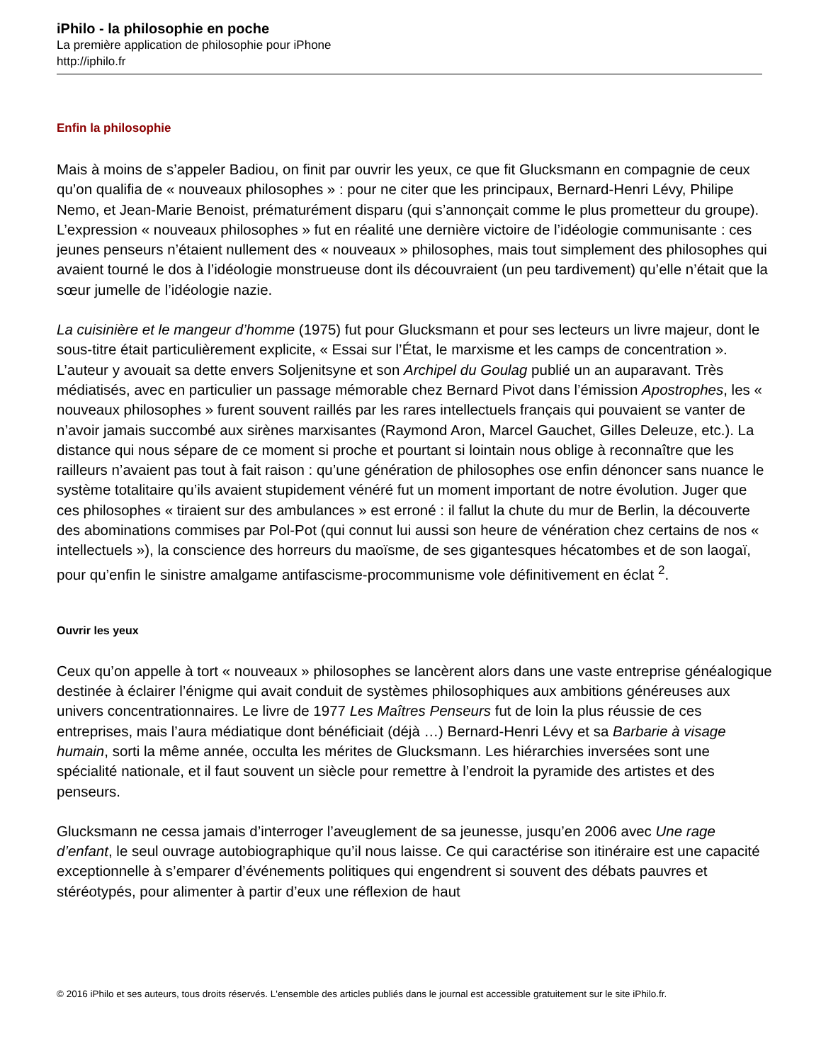iPhilo - la philosophie en poche
La première application de philosophie pour iPhone
http://iphilo.fr
Enfin la philosophie
Mais à moins de s’appeler Badiou, on finit par ouvrir les yeux, ce que fit Glucksmann en compagnie de ceux qu’on qualifia de « nouveaux philosophes » : pour ne citer que les principaux, Bernard-Henri Lévy, Philipe Nemo, et Jean-Marie Benoist, prématurément disparu (qui s’annonçait comme le plus prometteur du groupe). L’expression « nouveaux philosophes » fut en réalité une dernière victoire de l’idéologie communisante : ces jeunes penseurs n’étaient nullement des « nouveaux » philosophes, mais tout simplement des philosophes qui avaient tourné le dos à l’idéologie monstrueuse dont ils découvraient (un peu tardivement) qu’elle n’était que la sœur jumelle de l’idéologie nazie.
La cuisinière et le mangeur d’homme (1975) fut pour Glucksmann et pour ses lecteurs un livre majeur, dont le sous-titre était particulièrement explicite, « Essai sur l’État, le marxisme et les camps de concentration ». L’auteur y avouait sa dette envers Soljenitsyne et son Archipel du Goulag publié un an auparavant. Très médiatisés, avec en particulier un passage mémorable chez Bernard Pivot dans l’émission Apostrophes, les « nouveaux philosophes » furent souvent raillés par les rares intellectuels français qui pouvaient se vanter de n’avoir jamais succombé aux sirènes marxisantes (Raymond Aron, Marcel Gauchet, Gilles Deleuze, etc.). La distance qui nous sépare de ce moment si proche et pourtant si lointain nous oblige à reconnaître que les railleurs n’avaient pas tout à fait raison : qu’une génération de philosophes ose enfin dénoncer sans nuance le système totalitaire qu’ils avaient stupidement vénéré fut un moment important de notre évolution. Juger que ces philosophes « tiraient sur des ambulances » est erroné : il fallut la chute du mur de Berlin, la découverte des abominations commises par Pol-Pot (qui connut lui aussi son heure de vénération chez certains de nos « intellectuels »), la conscience des horreurs du maoïsme, de ses gigantesques hécatombes et de son laogaï, pour qu’enfin le sinistre amalgame antifascisme-procommunisme vole définitivement en éclat <sup>2</sup>.
Ouvrir les yeux
Ceux qu’on appelle à tort « nouveaux » philosophes se lancèrent alors dans une vaste entreprise généalogique destinée à éclairer l’énigme qui avait conduit de systèmes philosophiques aux ambitions généreuses aux univers concentrationnaires. Le livre de 1977 Les Maîtres Penseurs fut de loin la plus réussie de ces entreprises, mais l’aura médiatique dont bénéficiait (déjà …) Bernard-Henri Lévy et sa Barbarie à visage humain, sorti la même année, occulta les mérites de Glucksmann. Les hiérarchies inversées sont une spécialité nationale, et il faut souvent un siècle pour remettre à l’endroit la pyramide des artistes et des penseurs.
Glucksmann ne cessa jamais d’interroger l’aveuglement de sa jeunesse, jusqu’en 2006 avec Une rage d’enfant, le seul ouvrage autobiographique qu’il nous laisse. Ce qui caractérise son itinéraire est une capacité exceptionnelle à s’emparer d’événements politiques qui engendrent si souvent des débats pauvres et stéréotypés, pour alimenter à partir d’eux une réflexion de haut
© 2016 iPhilo et ses auteurs, tous droits réservés. L'ensemble des articles publiés dans le journal est accessible gratuitement sur le site iPhilo.fr.